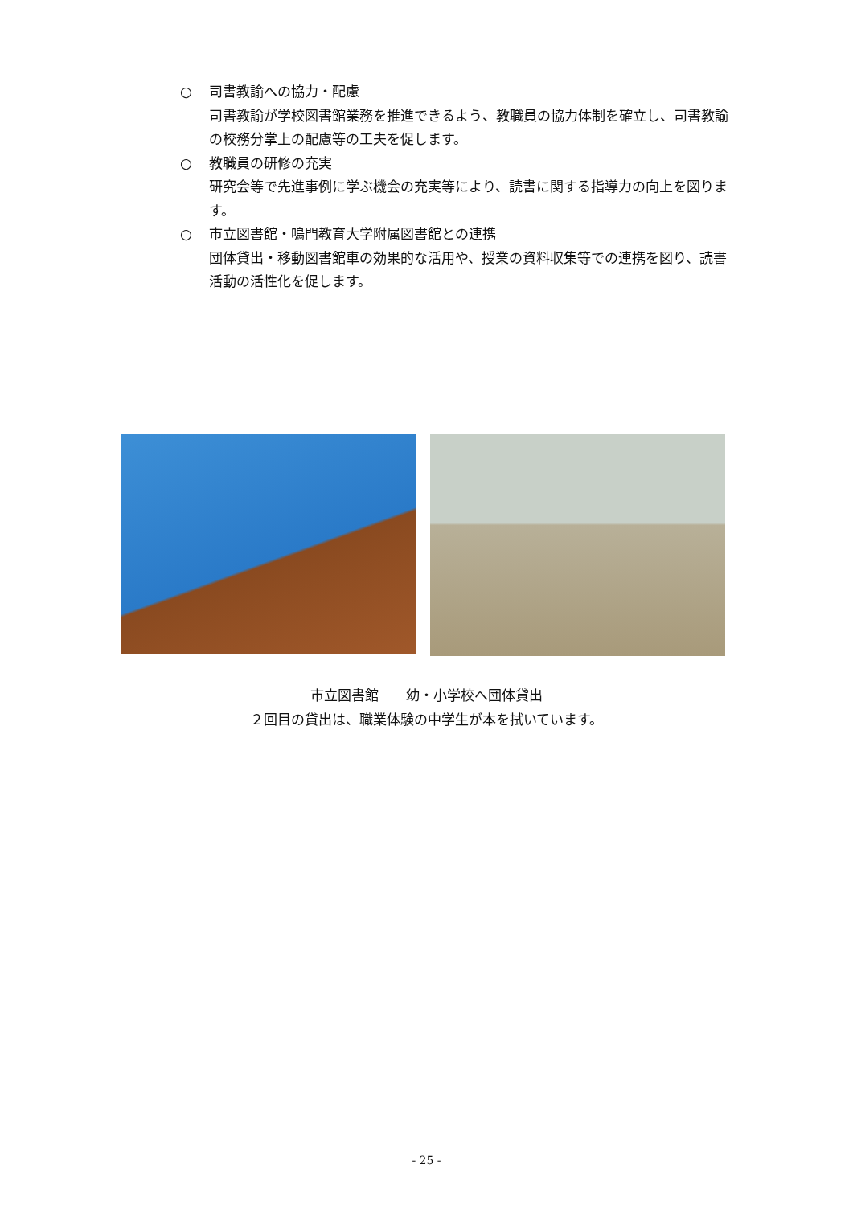○ 司書教諭への協力・配慮
司書教諭が学校図書館業務を推進できるよう、教職員の協力体制を確立し、司書教諭の校務分掌上の配慮等の工夫を促します。
○ 教職員の研修の充実
研究会等で先進事例に学ぶ機会の充実等により、読書に関する指導力の向上を図ります。
○ 市立図書館・鳴門教育大学附属図書館との連携
団体貸出・移動図書館車の効果的な活用や、授業の資料収集等での連携を図り、読書活動の活性化を促します。
市立図書館　　幼・小学校へ団体貸出
２回目の貸出は、職業体験の中学生が本を拭いています。
- 25 -